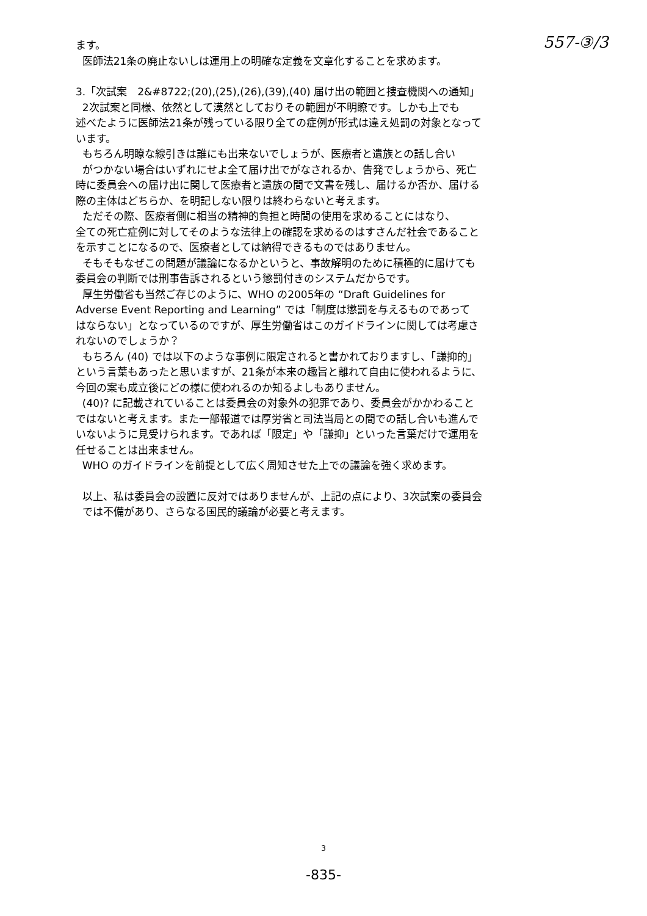557-③/3
ます。
医師法21条の廃止ないしは運用上の明確な定義を文章化することを求めます。
3.「次試案　2&#8722;(20),(25),(26),(39),(40) 届け出の範囲と捜査機関への通知」
2次試案と同様、依然として漠然としておりその範囲が不明瞭です。しかも上でも
述べたように医師法21条が残っている限り全ての症例が形式は違え処罰の対象となって
います。
もちろん明瞭な線引きは誰にも出来ないでしょうが、医療者と遺族との話し合い
がつかない場合はいずれにせよ全て届け出でがなされるか、告発でしょうから、死亡
時に委員会への届け出に関して医療者と遺族の間で文書を残し、届けるか否か、届ける
際の主体はどちらか、を明記しない限りは終わらないと考えます。
ただその際、医療者側に相当の精神的負担と時間の使用を求めることにはなり、
全ての死亡症例に対してそのような法律上の確認を求めるのはすさんだ社会であること
を示すことになるので、医療者としては納得できるものではありません。
そもそもなぜこの問題が議論になるかというと、事故解明のために積極的に届けても
委員会の判断では刑事告訴されるという懲罰付きのシステムだからです。
厚生労働省も当然ご存じのように、WHO の2005年の “Draft Guidelines for
Adverse Event Reporting and Learning” では「制度は懲罰を与えるものであって
はならない」となっているのですが、厚生労働省はこのガイドラインに関しては考慮さ
れないのでしょうか？
もちろん (40) では以下のような事例に限定されると書かれておりますし、「謙抑的」
という言葉もあったと思いますが、21条が本来の趣旨と離れて自由に使われるように、
今回の案も成立後にどの様に使われるのか知るよしもありません。
(40)? に記載されていることは委員会の対象外の犯罪であり、委員会がかかわること
ではないと考えます。また一部報道では厚労省と司法当局との間での話し合いも進んで
いないように見受けられます。であれば「限定」や「謙抑」といった言葉だけで運用を
任せることは出来ません。
WHO のガイドラインを前提として広く周知させた上での議論を強く求めます。
以上、私は委員会の設置に反対ではありませんが、上記の点により、3次試案の委員会
では不備があり、さらなる国民的議論が必要と考えます。
3
-835-